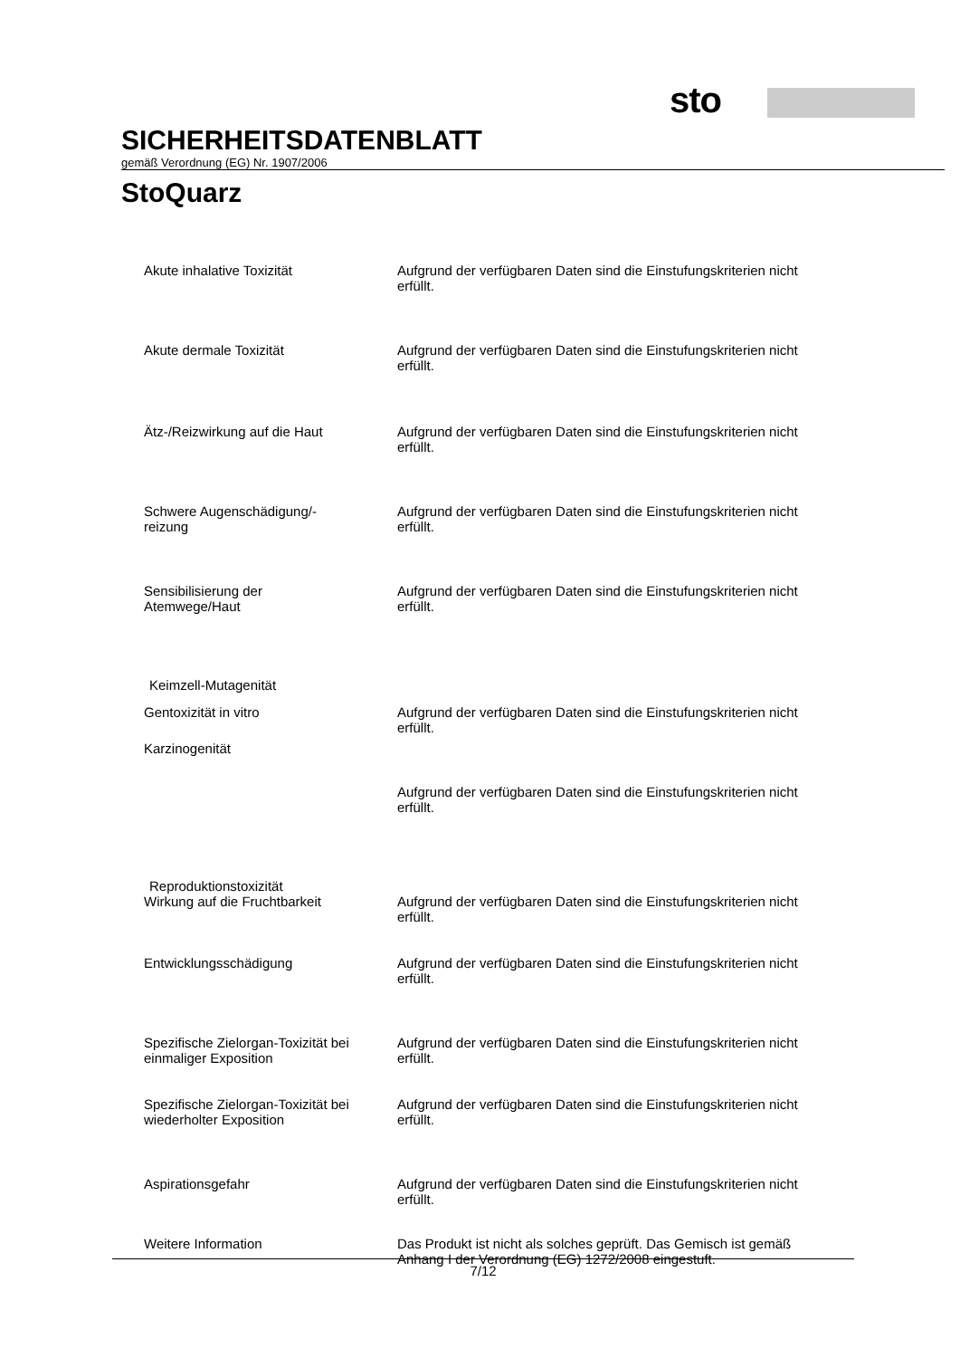sto
SICHERHEITSDATENBLATT
gemäß Verordnung (EG) Nr. 1907/2006
StoQuarz
Akute inhalative Toxizität Aufgrund der verfügbaren Daten sind die Einstufungskriterien nicht erfüllt.
Akute dermale Toxizität Aufgrund der verfügbaren Daten sind die Einstufungskriterien nicht erfüllt.
Ätz-/Reizwirkung auf die Haut Aufgrund der verfügbaren Daten sind die Einstufungskriterien nicht erfüllt.
Schwere Augenschädigung/-
reizung
Aufgrund der verfügbaren Daten sind die Einstufungskriterien nicht erfüllt.
Sensibilisierung der
Atemwege/Haut
Aufgrund der verfügbaren Daten sind die Einstufungskriterien nicht erfüllt.
Keimzell-Mutagenität
Gentoxizität in vitro Aufgrund der verfügbaren Daten sind die Einstufungskriterien nicht erfüllt.
Karzinogenität
Aufgrund der verfügbaren Daten sind die Einstufungskriterien nicht erfüllt.
Reproduktionstoxizität
Wirkung auf die Fruchtbarkeit Aufgrund der verfügbaren Daten sind die Einstufungskriterien nicht erfüllt.
Entwicklungsschädigung Aufgrund der verfügbaren Daten sind die Einstufungskriterien nicht erfüllt.
Spezifische Zielorgan-Toxizität bei einmaliger Exposition
Aufgrund der verfügbaren Daten sind die Einstufungskriterien nicht erfüllt.
Spezifische Zielorgan-Toxizität bei wiederholter Exposition
Aufgrund der verfügbaren Daten sind die Einstufungskriterien nicht erfüllt.
Aspirationsgefahr Aufgrund der verfügbaren Daten sind die Einstufungskriterien nicht erfüllt.
Weitere Information Das Produkt ist nicht als solches geprüft. Das Gemisch ist gemäß Anhang I der Verordnung (EG) 1272/2008 eingestuft.
7/12